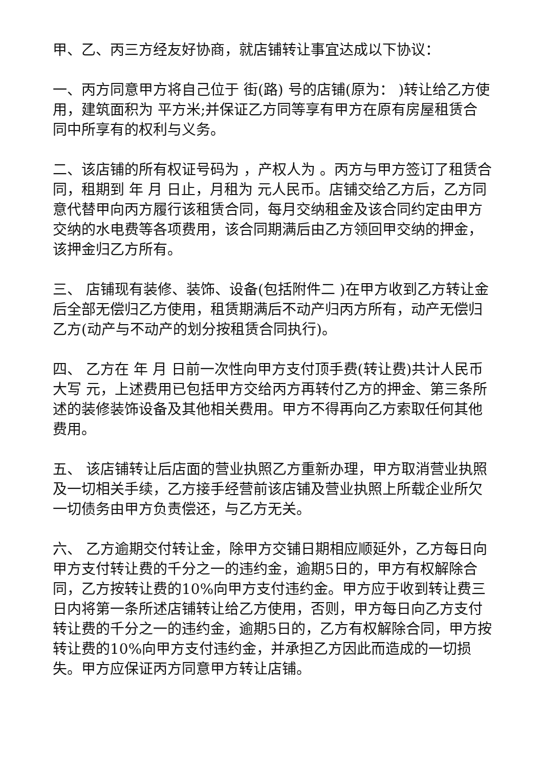甲、乙、丙三方经友好协商，就店铺转让事宜达成以下协议：
一、丙方同意甲方将自己位于 街(路) 号的店铺(原为： )转让给乙方使用，建筑面积为 平方米;并保证乙方同等享有甲方在原有房屋租赁合同中所享有的权利与义务。
二、该店铺的所有权证号码为 ，产权人为 。丙方与甲方签订了租赁合同，租期到 年 月 日止，月租为 元人民币。店铺交给乙方后，乙方同意代替甲向丙方履行该租赁合同，每月交纳租金及该合同约定由甲方交纳的水电费等各项费用，该合同期满后由乙方领回甲交纳的押金，该押金归乙方所有。
三、 店铺现有装修、装饰、设备(包括附件二 )在甲方收到乙方转让金后全部无偿归乙方使用，租赁期满后不动产归丙方所有，动产无偿归乙方(动产与不动产的划分按租赁合同执行)。
四、 乙方在 年 月 日前一次性向甲方支付顶手费(转让费)共计人民币大写 元，上述费用已包括甲方交给丙方再转付乙方的押金、第三条所述的装修装饰设备及其他相关费用。甲方不得再向乙方索取任何其他费用。
五、 该店铺转让后店面的营业执照乙方重新办理，甲方取消营业执照及一切相关手续，乙方接手经营前该店铺及营业执照上所载企业所欠一切债务由甲方负责偿还，与乙方无关。
六、 乙方逾期交付转让金，除甲方交铺日期相应顺延外，乙方每日向甲方支付转让费的千分之一的违约金，逾期5日的，甲方有权解除合同，乙方按转让费的10%向甲方支付违约金。甲方应于收到转让费三日内将第一条所述店铺转让给乙方使用，否则，甲方每日向乙方支付转让费的千分之一的违约金，逾期5日的，乙方有权解除合同，甲方按转让费的10%向甲方支付违约金，并承担乙方因此而造成的一切损失。甲方应保证丙方同意甲方转让店铺。